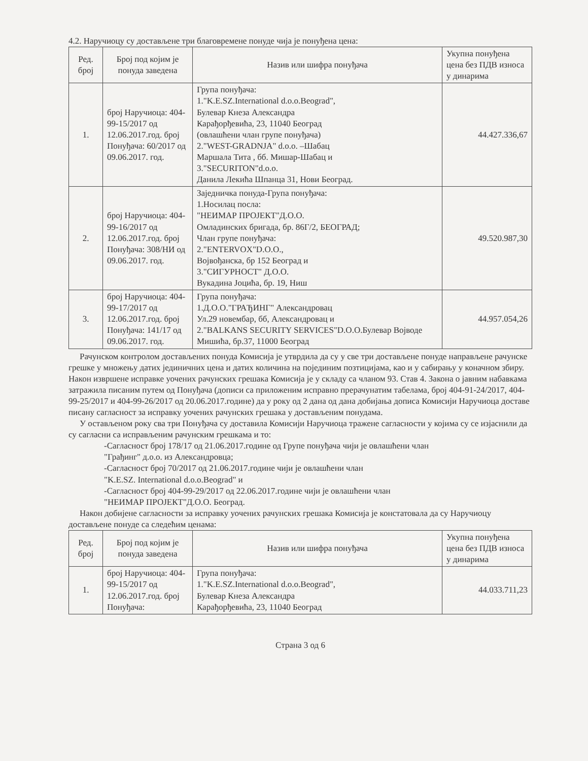4.2. Наручиоцу су достављене три благовремене понуде чија је понуђена цена:
| Ред. број | Број под којим је понуда заведена | Назив или шифра понуђача | Укупна понуђена цена без ПДВ износа у динарима |
| --- | --- | --- | --- |
| 1. | број Наручиоца: 404-99-15/2017 од 12.06.2017.год. број Понуђача: 60/2017 од 09.06.2017. год. | Група понуђача: 1."K.E.SZ.International d.o.o.Beograd", Булевар Кнеза Александра Карађорђевића, 23, 11040 Београд (овлашћени члан групе понуђача) 2."WEST-GRADNJA" d.o.o. –Шабац Маршала Тита , бб. Мишар-Шабац и 3."SECURITON"d.o.o. Данила Лекића Шпанца 31, Нови Београд. | 44.427.336,67 |
| 2. | број Наручиоца: 404-99-16/2017 од 12.06.2017.год. број Понуђача: 308/НИ од 09.06.2017. год. | Заједничка понуда-Група понуђача: 1.Носилац посла: "НЕИМАР ПРОЈЕКТ"Д.О.О. Омладинских бригада, бр. 86Г/2, БЕОГРАД; Члан групе понуђача: 2."ENTERVOX"D.O.O., Војвођанска, бр 152 Београд и 3."СИГУРНОСТ" Д.О.О. Вукадина Јоцића, бр. 19, Ниш | 49.520.987,30 |
| 3. | број Наручиоца: 404-99-17/2017 од 12.06.2017.год. број Понуђача: 141/17 од 09.06.2017. год. | Група понуђача: 1.Д.О.О."ГРАЂИНГ" Александровац Ул.29 новембар, бб, Александровац и 2."BALKANS SECURITY SERVICES"D.O.O.Булевар Војводе Мишића, бр.37, 11000 Београд | 44.957.054,26 |
Рачунском контролом достављених понуда Комисија је утврдила да су у све три достављене понуде направљене рачунске грешке у множењу датих јединичних цена и датих количина на појединим позтицијама, као и у сабирању у коначном збиру. Након извршене исправке уочених рачунских грешака Комисија је у складу са чланом 93. Став 4. Закона о јавним набавкама затражила писаним путем од Понуђача (дописи са приложеним исправно прерачунатим табелама, број 404-91-24/2017, 404-99-25/2017 и 404-99-26/2017 од 20.06.2017.године) да у року од 2 дана од дана добијања дописа Комисији Наручиоца доставе писану сагласност за исправку уочених рачунских грешака у достављеним понудама.
У остављеном року сва три Понуђача су доставила Комисији Наручиоца тражене сагласности у којима су се изјаснили да су сагласни са исправљеним рачунским грешкама и то:
-Сагласност број 178/17 од 21.06.2017.године од Групе понуђача чији је овлашћени члан
"Грађинг" д.о.о. из Александровца;
-Сагласност број 70/2017 од 21.06.2017.године чији је овлашћени члан
"K.E.SZ. International d.o.o.Beograd" и
-Сагласност број 404-99-29/2017 од 22.06.2017.године чији је овлашћени члан
"НЕИМАР ПРОЈЕКТ"Д.О.О. Београд.
Након добијене сагласности за исправку уочених рачунских грешака Комисија је констатовала да су Наручиоцу достављене понуде са следећим ценама:
| Ред. број | Број под којим је понуда заведена | Назив или шифра понуђача | Укупна понуђена цена без ПДВ износа у динарима |
| --- | --- | --- | --- |
| 1. | број Наручиоца: 404-99-15/2017 од 12.06.2017.год. број Понуђача: | Група понуђача: 1."K.E.SZ.International d.o.o.Beograd", Булевар Кнеза Александра Карађорђевића, 23, 11040 Београд | 44.033.711,23 |
Страна 3 од 6